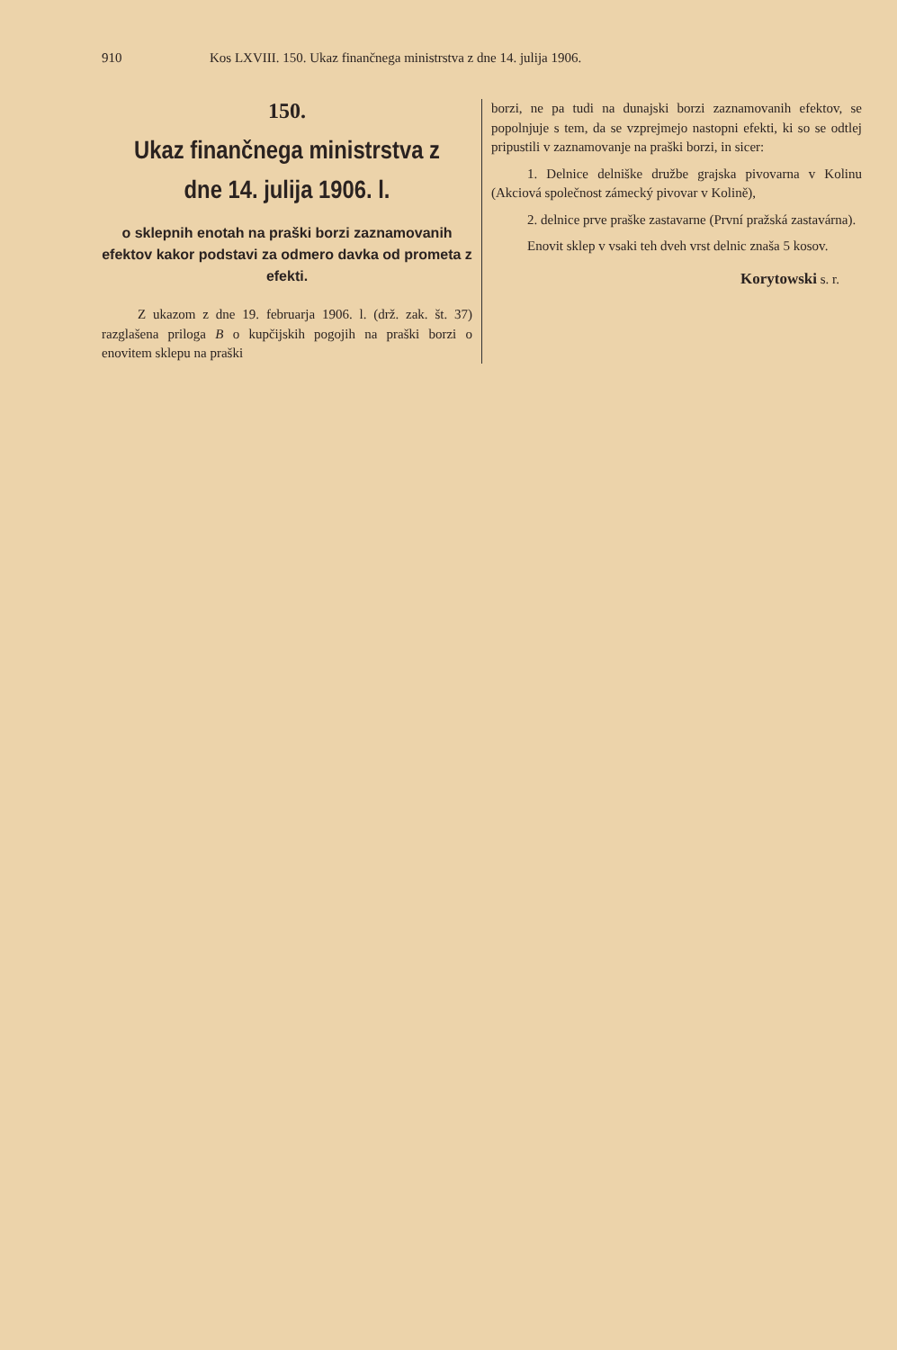910 Kos LXVIII. 150. Ukaz finančnega ministrstva z dne 14. julija 1906.
150.
Ukaz finančnega ministrstva z dne 14. julija 1906. l.
o sklepnih enotah na praški borzi zaznamovanih efektov kakor podstavi za odmero davka od prometa z efekti.
Z ukazom z dne 19. februarja 1906. l. (drž. zak. št. 37) razglašena priloga B o kupčijskih pogojih na praški borzi o enovitem sklepu na praški
borzi, ne pa tudi na dunajski borzi zaznamovanih efektov, se popolnjuje s tem, da se vzprejmejo nastopni efekti, ki so se odtlej pripustili v zaznamovanje na praški borzi, in sicer:
1. Delnice delniške družbe grajska pivovarna v Kolinu (Akciová společnost zámecký pivovar v Kolině),
2. delnice prve praške zastavarne (První pražská zastavárna).
Enovit sklep v vsaki teh dveh vrst delnic znaša 5 kosov.
Korytowski s. r.